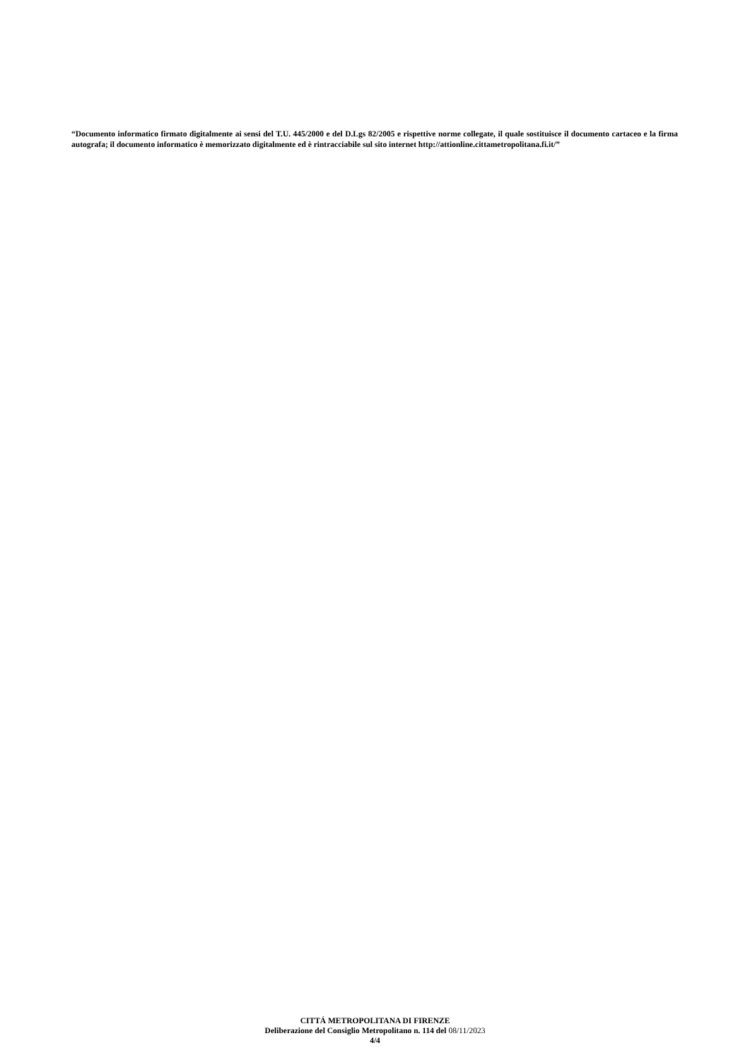“Documento informatico firmato digitalmente ai sensi del T.U. 445/2000 e del D.Lgs 82/2005 e rispettive norme collegate, il quale sostituisce il documento cartaceo e la firma autografa; il documento informatico è memorizzato digitalmente ed è rintracciabile sul sito internet http://attionline.cittametropolitana.fi.it/”
CITTÁ METROPOLITANA DI FIRENZE
Deliberazione del Consiglio Metropolitano n. 114 del 08/11/2023
4/4